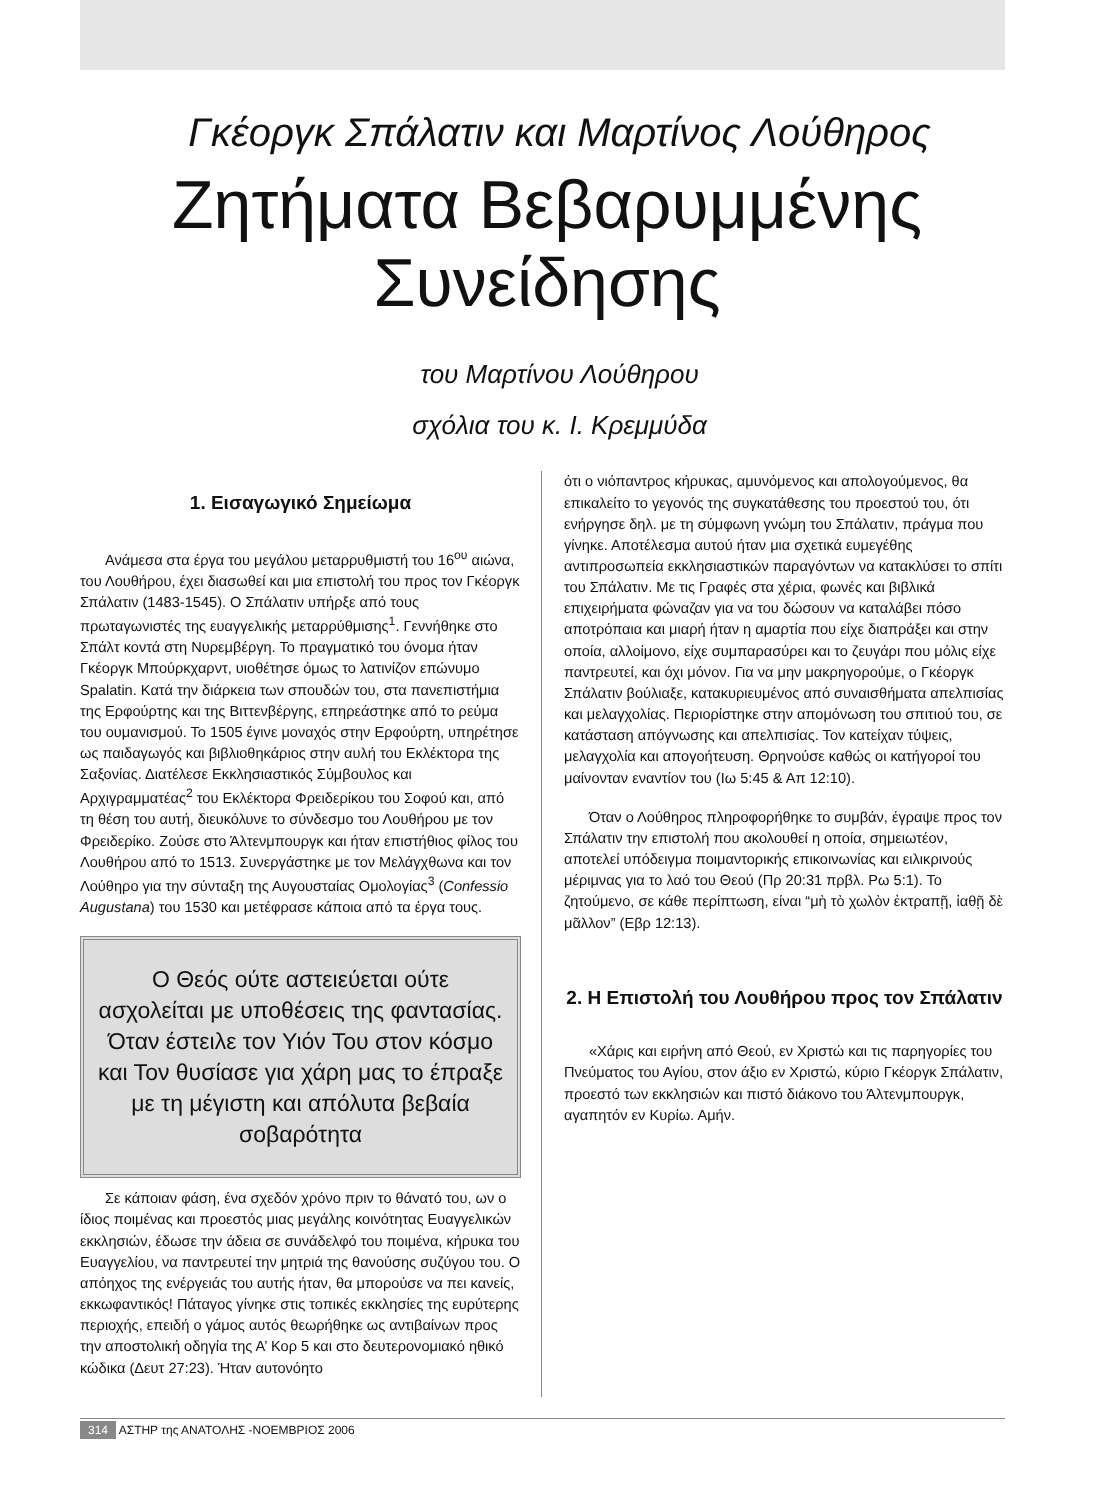Γκέοργκ Σπάλατιν και Μαρτίνος Λούθηρος
Ζητήματα Βεβαρυμμένης
Συνείδησης
του Μαρτίνου Λούθηρου
σχόλια του κ. Ι. Κρεμμύδα
1. Εισαγωγικό Σημείωμα
Ανάμεσα στα έργα του μεγάλου μεταρρυθμιστή του 16<sup>ου</sup> αιώνα, του Λουθήρου, έχει διασωθεί και μια επιστολή του προς τον Γκέοργκ Σπάλατιν (1483-1545). Ο Σπάλατιν υπήρξε από τους πρωταγωνιστές της ευαγγελικής μεταρρύθμισης<sup>1</sup>. Γεννήθηκε στο Σπάλτ κοντά στη Νυρεμβέργη. Το πραγματικό του όνομα ήταν Γκέοργκ Μπούρκχαρντ, υιοθέτησε όμως το λατινίζον επώνυμο Spalatin. Κατά την διάρκεια των σπουδών του, στα πανεπιστήμια της Ερφούρτης και της Βιττενβέργης, επηρεάστηκε από το ρεύμα του ουμανισμού. Το 1505 έγινε μοναχός στην Ερφούρτη, υπηρέτησε ως παιδαγωγός και βιβλιοθηκάριος στην αυλή του Εκλέκτορα της Σαξονίας. Διατέλεσε Εκκλησιαστικός Σύμβουλος και Αρχιγραμματέας<sup>2</sup> του Εκλέκτορα Φρειδερίκου του Σοφού και, από τη θέση του αυτή, διευκόλυνε το σύνδεσμο του Λουθήρου με τον Φρειδερίκο. Ζούσε στο Άλτενμπουργκ και ήταν επιστήθιος φίλος του Λουθήρου από το 1513. Συνεργάστηκε με τον Μελάγχθωνα και τον Λούθηρο για την σύνταξη της Αυγουσταίας Ομολογίας<sup>3</sup> (Confessio Augustana) του 1530 και μετέφρασε κάποια από τα έργα τους.
Ο Θεός ούτε αστειεύεται ούτε ασχολείται με υποθέσεις της φαντασίας. Όταν έστειλε τον Υιόν Του στον κόσμο και Τον θυσίασε για χάρη μας το έπραξε με τη μέγιστη και απόλυτα βεβαία σοβαρότητα
Σε κάποιαν φάση, ένα σχεδόν χρόνο πριν το θάνατό του, ων ο ίδιος ποιμένας και προεστός μιας μεγάλης κοινότητας Ευαγγελικών εκκλησιών, έδωσε την άδεια σε συνάδελφό του ποιμένα, κήρυκα του Ευαγγελίου, να παντρευτεί την μητριά της θανούσης συζύγου του. Ο απόηχος της ενέργειάς του αυτής ήταν, θα μπορούσε να πει κανείς, εκκωφαντικός! Πάταγος γίνηκε στις τοπικές εκκλησίες της ευρύτερης περιοχής, επειδή ο γάμος αυτός θεωρήθηκε ως αντιβαίνων προς την αποστολική οδηγία της Α’ Κορ 5 και στο δευτερονομιακό ηθικό κώδικα (Δευτ 27:23). Ήταν αυτονόητο
ότι ο νιόπαντρος κήρυκας, αμυνόμενος και απολογούμενος, θα επικαλείτο το γεγονός της συγκατάθεσης του προεστού του, ότι ενήργησε δηλ. με τη σύμφωνη γνώμη του Σπάλατιν, πράγμα που γίνηκε. Αποτέλεσμα αυτού ήταν μια σχετικά ευμεγέθης αντιπροσωπεία εκκλησιαστικών παραγόντων να κατακλύσει το σπίτι του Σπάλατιν. Με τις Γραφές στα χέρια, φωνές και βιβλικά επιχειρήματα φώναζαν για να του δώσουν να καταλάβει πόσο αποτρόπαια και μιαρή ήταν η αμαρτία που είχε διαπράξει και στην οποία, αλλοίμονο, είχε συμπαρασύρει και το ζευγάρι που μόλις είχε παντρευτεί, και όχι μόνον. Για να μην μακρηγορούμε, ο Γκέοργκ Σπάλατιν βούλιαξε, κατακυριευμένος από συναισθήματα απελπισίας και μελαγχολίας. Περιορίστηκε στην απομόνωση του σπιτιού του, σε κατάσταση απόγνωσης και απελπισίας. Τον κατείχαν τύψεις, μελαγχολία και απογοήτευση. Θρηνούσε καθώς οι κατήγοροί του μαίνονταν εναντίον του (Ιω 5:45 & Απ 12:10).
Όταν ο Λούθηρος πληροφορήθηκε το συμβάν, έγραψε προς τον Σπάλατιν την επιστολή που ακολουθεί η οποία, σημειωτέον, αποτελεί υπόδειγμα ποιμαντορικής επικοινωνίας και ειλικρινούς μέριμνας για το λαό του Θεού (Πρ 20:31 πρβλ. Ρω 5:1). Το ζητούμενο, σε κάθε περίπτωση, είναι “μὴ τὸ χωλὸν ἐκτραπῇ, ἰαθῇ δὲ μᾶλλον” (Εβρ 12:13).
2. Η Επιστολή του Λουθήρου προς τον Σπάλατιν
«Χάρις και ειρήνη από Θεού, εν Χριστώ και τις παρηγορίες του Πνεύματος του Αγίου, στον άξιο εν Χριστώ, κύριο Γκέοργκ Σπάλατιν, προεστό των εκκλησιών και πιστό διάκονο του Άλτενμπουργκ, αγαπητόν εν Κυρίω. Αμήν.
314 ΑΣΤΗΡ της ΑΝΑΤΟΛΗΣ -ΝΟΕΜΒΡΙΟΣ 2006